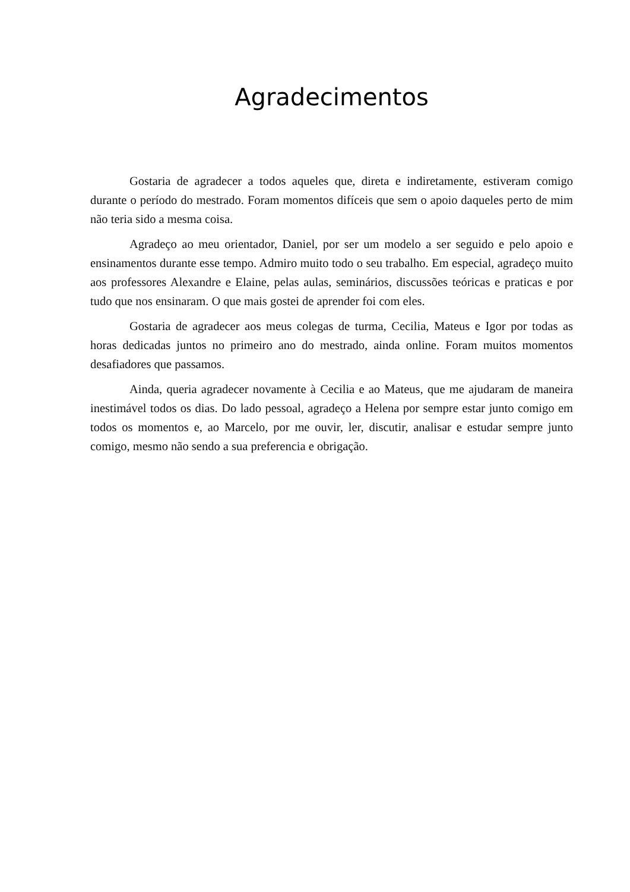Agradecimentos
Gostaria de agradecer a todos aqueles que, direta e indiretamente, estiveram comigo durante o período do mestrado. Foram momentos difíceis que sem o apoio daqueles perto de mim não teria sido a mesma coisa.
Agradeço ao meu orientador, Daniel, por ser um modelo a ser seguido e pelo apoio e ensinamentos durante esse tempo. Admiro muito todo o seu trabalho. Em especial, agradeço muito aos professores Alexandre e Elaine, pelas aulas, seminários, discussões teóricas e praticas e por tudo que nos ensinaram. O que mais gostei de aprender foi com eles.
Gostaria de agradecer aos meus colegas de turma, Cecilia, Mateus e Igor por todas as horas dedicadas juntos no primeiro ano do mestrado, ainda online. Foram muitos momentos desafiadores que passamos.
Ainda, queria agradecer novamente à Cecilia e ao Mateus, que me ajudaram de maneira inestimável todos os dias. Do lado pessoal, agradeço a Helena por sempre estar junto comigo em todos os momentos e, ao Marcelo, por me ouvir, ler, discutir, analisar e estudar sempre junto comigo, mesmo não sendo a sua preferencia e obrigação.